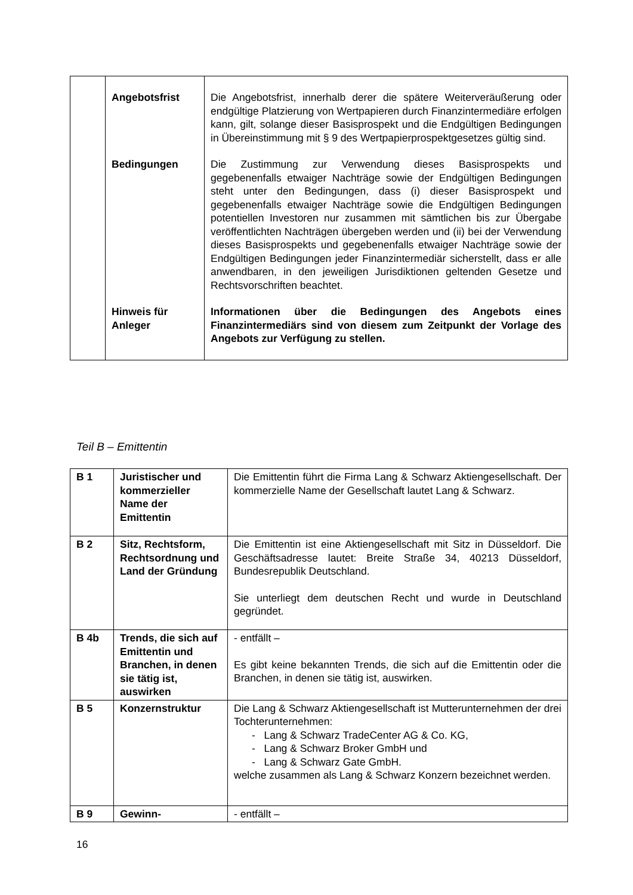| | Angebotsfrist | Die Angebotsfrist, innerhalb derer die spätere Weiterveräußerung oder endgültige Platzierung von Wertpapieren durch Finanzintermediäre erfolgen kann, gilt, solange dieser Basisprospekt und die Endgültigen Bedingungen in Übereinstimmung mit § 9 des Wertpapierprospektgesetzes gültig sind. |
| | Bedingungen | Die Zustimmung zur Verwendung dieses Basisprospekts und gegebenenfalls etwaiger Nachträge sowie der Endgültigen Bedingungen steht unter den Bedingungen, dass (i) dieser Basisprospekt und gegebenenfalls etwaiger Nachträge sowie die Endgültigen Bedingungen potentiellen Investoren nur zusammen mit sämtlichen bis zur Übergabe veröffentlichten Nachträgen übergeben werden und (ii) bei der Verwendung dieses Basisprospekts und gegebenenfalls etwaiger Nachträge sowie der Endgültigen Bedingungen jeder Finanzintermediär sicherstellt, dass er alle anwendbaren, in den jeweiligen Jurisdiktionen geltenden Gesetze und Rechtsvorschriften beachtet. |
| | Hinweis für Anleger | Informationen über die Bedingungen des Angebots eines Finanzintermediärs sind von diesem zum Zeitpunkt der Vorlage des Angebots zur Verfügung zu stellen. |
Teil B – Emittentin
| B 1 | Juristischer und kommerzieller Name der Emittentin | Die Emittentin führt die Firma Lang & Schwarz Aktiengesellschaft. Der kommerzielle Name der Gesellschaft lautet Lang & Schwarz. |
| B 2 | Sitz, Rechtsform, Rechtsordnung und Land der Gründung | Die Emittentin ist eine Aktiengesellschaft mit Sitz in Düsseldorf. Die Geschäftsadresse lautet: Breite Straße 34, 40213 Düsseldorf, Bundesrepublik Deutschland. Sie unterliegt dem deutschen Recht und wurde in Deutschland gegründet. |
| B 4b | Trends, die sich auf Emittentin und Branchen, in denen sie tätig ist, auswirken | - entfällt – Es gibt keine bekannten Trends, die sich auf die Emittentin oder die Branchen, in denen sie tätig ist, auswirken. |
| B 5 | Konzernstruktur | Die Lang & Schwarz Aktiengesellschaft ist Mutterunternehmen der drei Tochterunternehmen: - Lang & Schwarz TradeCenter AG & Co. KG, - Lang & Schwarz Broker GmbH und - Lang & Schwarz Gate GmbH. welche zusammen als Lang & Schwarz Konzern bezeichnet werden. |
| B 9 | Gewinn- | - entfällt – |
16